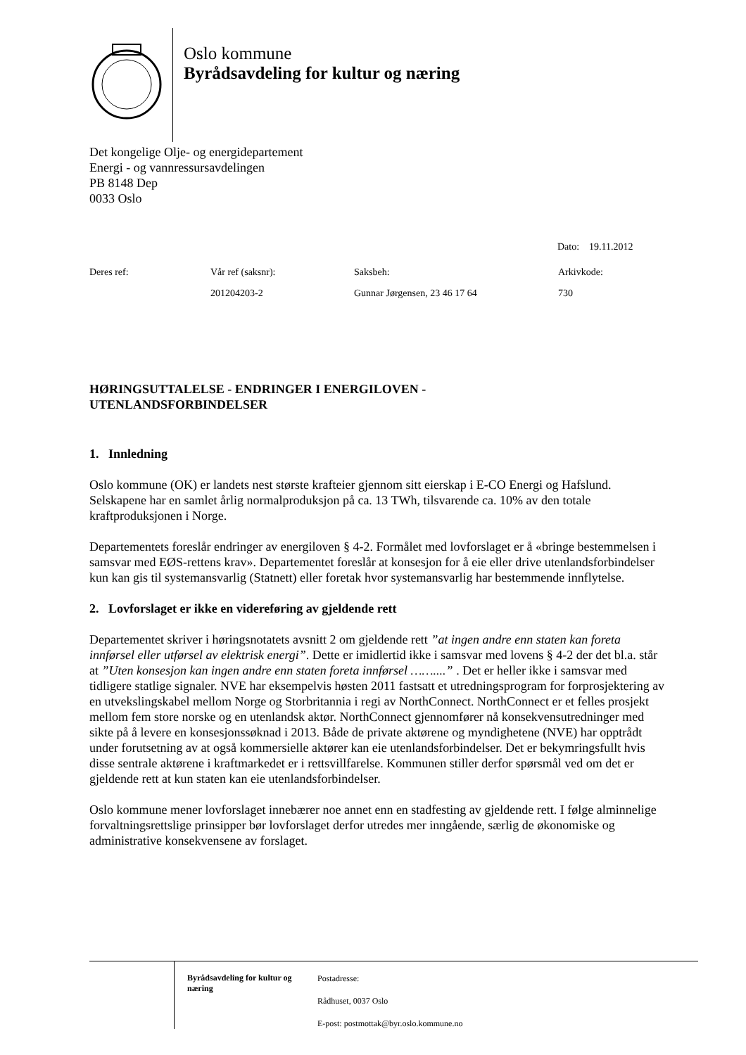Oslo kommune
Byrådsavdeling for kultur og næring
Det kongelige Olje- og energidepartement
Energi - og vannressursavdelingen
PB 8148 Dep
0033 Oslo
Dato: 19.11.2012
| Deres ref: | Vår ref (saksnr): | Saksbeh: | Arkivkode: |
| | 201204203-2 | Gunnar Jørgensen, 23 46 17 64 | 730 |
HØRINGSUTTALELSE - ENDRINGER I ENERGILOVEN -
UTENLANDSFORBINDELSER
1. Innledning
Oslo kommune (OK) er landets nest største krafteier gjennom sitt eierskap i E-CO Energi og Hafslund. Selskapene har en samlet årlig normalproduksjon på ca. 13 TWh, tilsvarende ca. 10% av den totale kraftproduksjonen i Norge.
Departementets foreslår endringer av energiloven § 4-2. Formålet med lovforslaget er å «bringe bestemmelsen i samsvar med EØS-rettens krav». Departementet foreslår at konsesjon for å eie eller drive utenlandsforbindelser kun kan gis til systemansvarlig (Statnett) eller foretak hvor systemansvarlig har bestemmende innflytelse.
2. Lovforslaget er ikke en videreføring av gjeldende rett
Departementet skriver i høringsnotatets avsnitt 2 om gjeldende rett ”at ingen andre enn staten kan foreta innførsel eller utførsel av elektrisk energi”. Dette er imidlertid ikke i samsvar med lovens § 4-2 der det bl.a. står at ”Uten konsesjon kan ingen andre enn staten foreta innførsel ……....” . Det er heller ikke i samsvar med tidligere statlige signaler. NVE har eksempelvis høsten 2011 fastsatt et utredningsprogram for forprosjektering av en utvekslingskabel mellom Norge og Storbritannia i regi av NorthConnect. NorthConnect er et felles prosjekt mellom fem store norske og en utenlandsk aktør. NorthConnect gjennomfører nå konsekvensutredninger med sikte på å levere en konsesjonssøknad i 2013. Både de private aktørene og myndighetene (NVE) har opptrådt under forutsetning av at også kommersielle aktører kan eie utenlandsforbindelser. Det er bekymringsfullt hvis disse sentrale aktørene i kraftmarkedet er i rettsvillfarelse. Kommunen stiller derfor spørsmål ved om det er gjeldende rett at kun staten kan eie utenlandsforbindelser.
Oslo kommune mener lovforslaget innebærer noe annet enn en stadfesting av gjeldende rett. I følge alminnelige forvaltningsrettslige prinsipper bør lovforslaget derfor utredes mer inngående, særlig de økonomiske og administrative konsekvensene av forslaget.
Byrådsavdeling for kultur og næring
Postadresse:
Rådhuset, 0037 Oslo
E-post: postmottak@byr.oslo.kommune.no